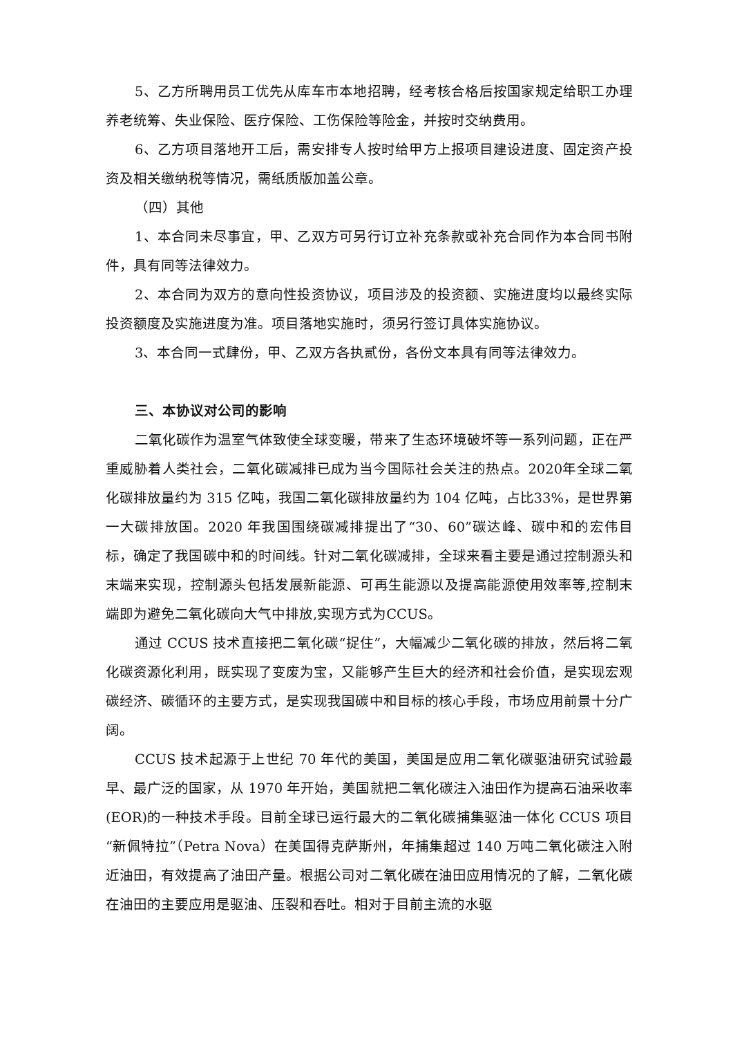5、乙方所聘用员工优先从库车市本地招聘，经考核合格后按国家规定给职工办理养老统筹、失业保险、医疗保险、工伤保险等险金，并按时交纳费用。
6、乙方项目落地开工后，需安排专人按时给甲方上报项目建设进度、固定资产投资及相关缴纳税等情况，需纸质版加盖公章。
（四）其他
1、本合同未尽事宜，甲、乙双方可另行订立补充条款或补充合同作为本合同书附件，具有同等法律效力。
2、本合同为双方的意向性投资协议，项目涉及的投资额、实施进度均以最终实际投资额度及实施进度为准。项目落地实施时，须另行签订具体实施协议。
3、本合同一式肆份，甲、乙双方各执贰份，各份文本具有同等法律效力。
三、本协议对公司的影响
二氧化碳作为温室气体致使全球变暖，带来了生态环境破坏等一系列问题，正在严重威胁着人类社会，二氧化碳减排已成为当今国际社会关注的热点。2020年全球二氧化碳排放量约为 315 亿吨，我国二氧化碳排放量约为 104 亿吨，占比33%，是世界第一大碳排放国。2020 年我国围绕碳减排提出了“30、60”碳达峰、碳中和的宏伟目标，确定了我国碳中和的时间线。针对二氧化碳减排，全球来看主要是通过控制源头和末端来实现，控制源头包括发展新能源、可再生能源以及提高能源使用效率等,控制末端即为避免二氧化碳向大气中排放,实现方式为CCUS。
通过 CCUS 技术直接把二氧化碳“捉住”，大幅减少二氧化碳的排放，然后将二氧化碳资源化利用，既实现了变废为宝，又能够产生巨大的经济和社会价值，是实现宏观碳经济、碳循环的主要方式，是实现我国碳中和目标的核心手段，市场应用前景十分广阔。
CCUS 技术起源于上世纪 70 年代的美国，美国是应用二氧化碳驱油研究试验最早、最广泛的国家，从 1970 年开始，美国就把二氧化碳注入油田作为提高石油采收率(EOR)的一种技术手段。目前全球已运行最大的二氧化碳捕集驱油一体化 CCUS 项目“新佩特拉”（Petra Nova）在美国得克萨斯州，年捕集超过 140 万吨二氧化碳注入附近油田，有效提高了油田产量。根据公司对二氧化碳在油田应用情况的了解，二氧化碳在油田的主要应用是驱油、压裂和吞吐。相对于目前主流的水驱